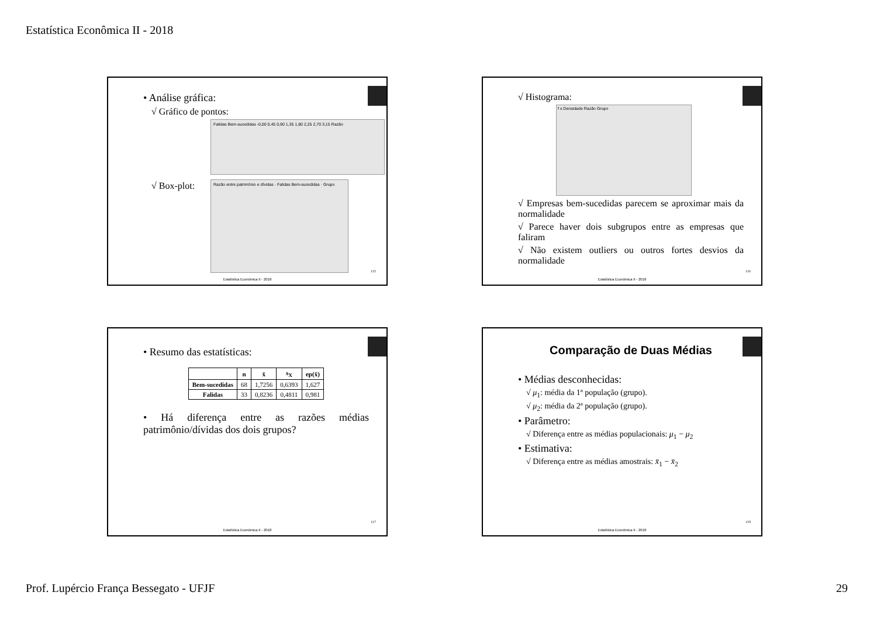Estatística Econômica II - 2018
• Análise gráfica:
√ Gráfico de pontos:
Falidas Bem-sucedidas -0,00 0,45 0,90 1,35 1,80 2,25 2,70 3,15 Razão
√ Box-plot:
Razão entre patrimônio e dívidas · Falidas Bem-sucedidas · Grupo
115
Estatística Econômica II - 2018
√ Histograma:
f s Densidade Razão Grupo
√ Empresas bem-sucedidas parecem se aproximar mais da normalidade
√ Parece haver dois subgrupos entre as empresas que faliram
√ Não existem outliers ou outros fortes desvios da normalidade
116
Estatística Econômica II - 2018
• Resumo das estatísticas:
| | n | x̄ | s<sub>X</sub> | ep(x̄) |
| --- | --- | --- | --- | --- |
| Bem-sucedidas | 68 | 1,7256 | 0,6393 | 1,627 |
| Falidas | 33 | 0,8236 | 0,4811 | 0,981 |
• Há diferença entre as razões médias patrimônio/dívidas dos dois grupos?
117
Estatística Econômica II - 2018
Comparação de Duas Médias
• Médias desconhecidas:
√ μ<sub>1</sub>: média da 1ª população (grupo).
√ μ<sub>2</sub>: média da 2ª população (grupo).
• Parâmetro:
√ Diferença entre as médias populacionais: μ<sub>1</sub> − μ<sub>2</sub>
• Estimativa:
√ Diferença entre as médias amostrais: x̄<sub>1</sub> − x̄<sub>2</sub>
118
Estatística Econômica II - 2018
Prof. Lupércio França Bessegato - UFJF
29